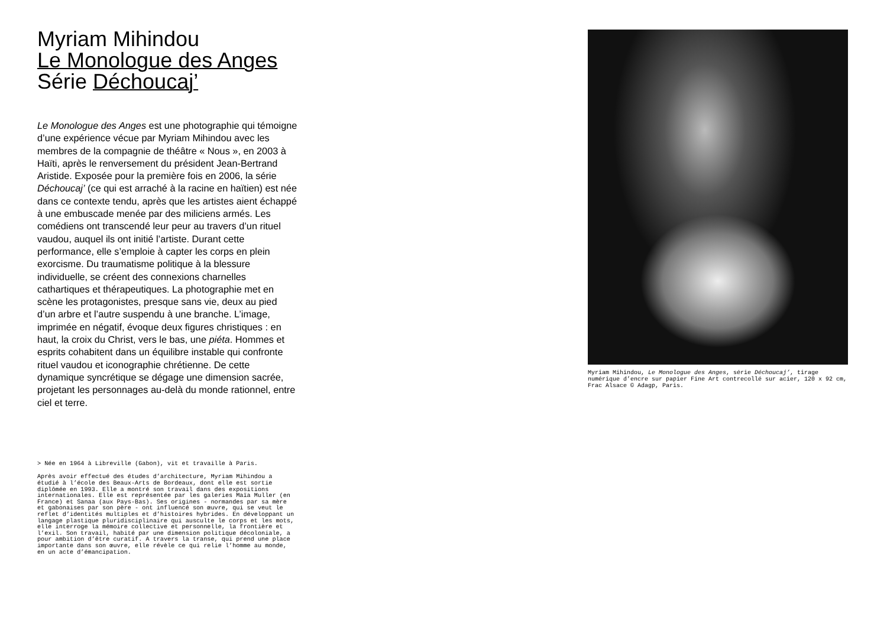Myriam Mihindou
Le Monologue des Anges
Série Déchoucaj’
Le Monologue des Anges est une photographie qui témoigne d’une expérience vécue par Myriam Mihindou avec les membres de la compagnie de théâtre « Nous », en 2003 à Haïti, après le renversement du président Jean-Bertrand Aristide. Exposée pour la première fois en 2006, la série Déchoucaj’ (ce qui est arraché à la racine en haïtien) est née dans ce contexte tendu, après que les artistes aient échappé à une embuscade menée par des miliciens armés. Les comédiens ont transcendé leur peur au travers d’un rituel vaudou, auquel ils ont initié l’artiste. Durant cette performance, elle s’emploie à capter les corps en plein exorcisme. Du traumatisme politique à la blessure individuelle, se créent des connexions charnelles cathartiques et thérapeutiques. La photographie met en scène les protagonistes, presque sans vie, deux au pied d’un arbre et l’autre suspendu à une branche. L’image, imprimée en négatif, évoque deux figures christiques : en haut, la croix du Christ, vers le bas, une piéta. Hommes et esprits cohabitent dans un équilibre instable qui confronte rituel vaudou et iconographie chrétienne. De cette dynamique syncrétique se dégage une dimension sacrée, projetant les personnages au-delà du monde rationnel, entre ciel et terre.
> Née en 1964 à Libreville (Gabon), vit et travaille à Paris.
Après avoir effectué des études d’architecture, Myriam Mihindou a étudié à l’école des Beaux-Arts de Bordeaux, dont elle est sortie diplômée en 1993. Elle a montré son travail dans des expositions internationales. Elle est représentée par les galeries Maïa Muller (en France) et Sanaa (aux Pays-Bas). Ses origines - normandes par sa mère et gabonaises par son père - ont influencé son œuvre, qui se veut le reflet d’identités multiples et d’histoires hybrides. En développant un langage plastique pluridisciplinaire qui ausculte le corps et les mots, elle interroge la mémoire collective et personnelle, la frontière et l’exil. Son travail, habité par une dimension politique décoloniale, a pour ambition d’être curatif. A travers la transe, qui prend une place importante dans son œuvre, elle révèle ce qui relie l’homme au monde, en un acte d’émancipation.
Myriam Mihindou, Le Monologue des Anges, série Déchoucaj’, tirage numérique d’encre sur papier Fine Art contrecollé sur acier, 120 x 92 cm, Frac Alsace © Adagp, Paris.